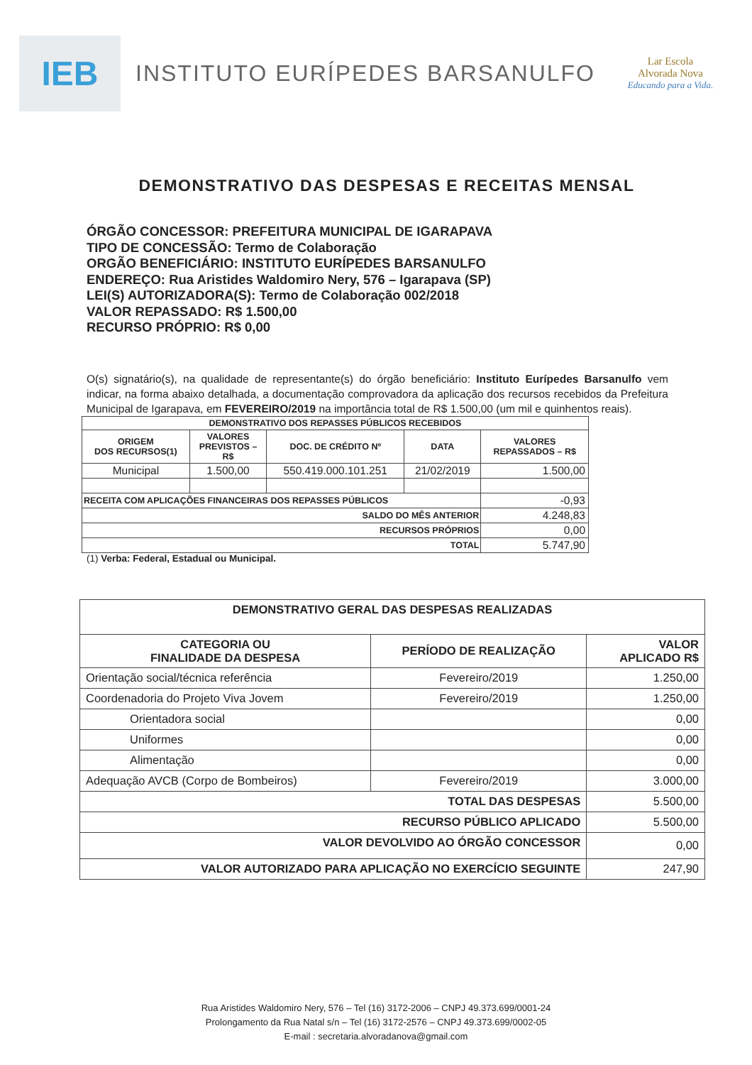IEB
INSTITUTO EURÍPEDES BARSANULFO
Lar Escola
Alvorada Nova
Educando para a Vida.
DEMONSTRATIVO DAS DESPESAS E RECEITAS MENSAL
ÓRGÃO CONCESSOR: PREFEITURA MUNICIPAL DE IGARAPAVA
TIPO DE CONCESSÃO: Termo de Colaboração
ORGÃO BENEFICIÁRIO: INSTITUTO EURÍPEDES BARSANULFO
ENDEREÇO: Rua Aristides Waldomiro Nery, 576 – Igarapava (SP)
LEI(S) AUTORIZADORA(S): Termo de Colaboração 002/2018
VALOR REPASSADO: R$ 1.500,00
RECURSO PRÓPRIO: R$ 0,00
O(s) signatário(s), na qualidade de representante(s) do órgão beneficiário: Instituto Eurípedes Barsanulfo vem indicar, na forma abaixo detalhada, a documentação comprovadora da aplicação dos recursos recebidos da Prefeitura Municipal de Igarapava, em FEVEREIRO/2019 na importância total de R$ 1.500,00 (um mil e quinhentos reais).
| DEMONSTRATIVO DOS REPASSES PÚBLICOS RECEBIDOS | | | | |
| --- | --- | --- | --- | --- |
| ORIGEM DOS RECURSOS(1) | VALORES PREVISTOS – R$ | DOC. DE CRÉDITO Nº | DATA | VALORES REPASSADOS – R$ |
| Municipal | 1.500,00 | 550.419.000.101.251 | 21/02/2019 | 1.500,00 |
| RECEITA COM APLICAÇÕES FINANCEIRAS DOS REPASSES PÚBLICOS | | | | -0,93 |
| SALDO DO MÊS ANTERIOR | | | | 4.248,83 |
| RECURSOS PRÓPRIOS | | | | 0,00 |
| TOTAL | | | | 5.747,90 |
(1) Verba: Federal, Estadual ou Municipal.
| DEMONSTRATIVO GERAL DAS DESPESAS REALIZADAS | | |
| --- | --- | --- |
| CATEGORIA OU FINALIDADE DA DESPESA | PERÍODO DE REALIZAÇÃO | VALOR APLICADO R$ |
| Orientação social/técnica referência | Fevereiro/2019 | 1.250,00 |
| Coordenadoria do Projeto Viva Jovem | Fevereiro/2019 | 1.250,00 |
| Orientadora social | | 0,00 |
| Uniformes | | 0,00 |
| Alimentação | | 0,00 |
| Adequação AVCB (Corpo de Bombeiros) | Fevereiro/2019 | 3.000,00 |
| TOTAL DAS DESPESAS | | 5.500,00 |
| RECURSO PÚBLICO APLICADO | | 5.500,00 |
| VALOR DEVOLVIDO AO ÓRGÃO CONCESSOR | | 0,00 |
| VALOR AUTORIZADO PARA APLICAÇÃO NO EXERCÍCIO SEGUINTE | | 247,90 |
Rua Aristides Waldomiro Nery, 576 – Tel (16) 3172-2006 – CNPJ 49.373.699/0001-24
Prolongamento da Rua Natal s/n – Tel (16) 3172-2576 – CNPJ 49.373.699/0002-05
E-mail : secretaria.alvoradanova@gmail.com